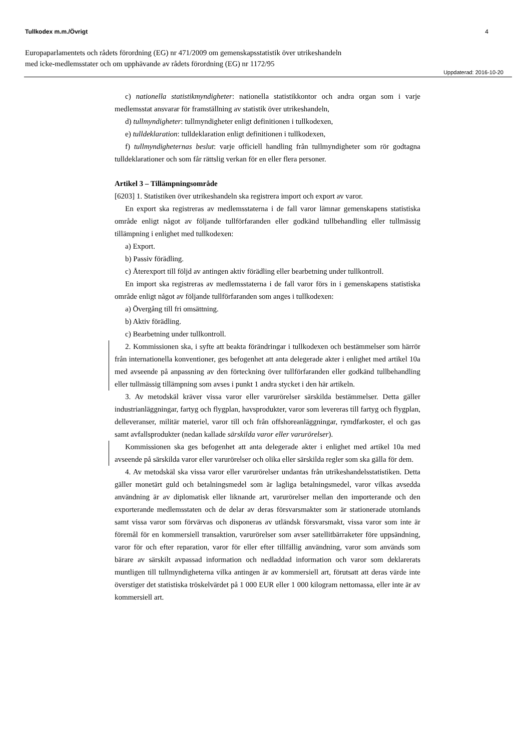Tullkodex m.m./Övrigt 4
Europaparlamentets och rådets förordning (EG) nr 471/2009 om gemenskapsstatistik över utrikeshandeln
med icke-medlemsstater och om upphävande av rådets förordning (EG) nr 1172/95
Uppdaterad: 2016-10-20
c) nationella statistikmyndigheter: nationella statistikkontor och andra organ som i varje medlemsstat ansvarar för framställning av statistik över utrikeshandeln,
d) tullmyndigheter: tullmyndigheter enligt definitionen i tullkodexen,
e) tulldeklaration: tulldeklaration enligt definitionen i tullkodexen,
f) tullmyndigheternas beslut: varje officiell handling från tullmyndigheter som rör godtagna tulldeklarationer och som får rättslig verkan för en eller flera personer.
Artikel 3 – Tillämpningsområde
[6203] 1. Statistiken över utrikeshandeln ska registrera import och export av varor.
En export ska registreras av medlemsstaterna i de fall varor lämnar gemenskapens statistiska område enligt något av följande tullförfaranden eller godkänd tullbehandling eller tullmässig tillämpning i enlighet med tullkodexen:
a) Export.
b) Passiv förädling.
c) Återexport till följd av antingen aktiv förädling eller bearbetning under tullkontroll.
En import ska registreras av medlemsstaterna i de fall varor förs in i gemenskapens statistiska område enligt något av följande tullförfaranden som anges i tullkodexen:
a) Övergång till fri omsättning.
b) Aktiv förädling.
c) Bearbetning under tullkontroll.
2. Kommissionen ska, i syfte att beakta förändringar i tullkodexen och bestämmelser som härrör från internationella konventioner, ges befogenhet att anta delegerade akter i enlighet med artikel 10a med avseende på anpassning av den förteckning över tullförfaranden eller godkänd tullbehandling eller tullmässig tillämpning som avses i punkt 1 andra stycket i den här artikeln.
3. Av metodskäl kräver vissa varor eller varurörelser särskilda bestämmelser. Detta gäller industrianläggningar, fartyg och flygplan, havsprodukter, varor som levereras till fartyg och flygplan, delleveranser, militär materiel, varor till och från offshoreanläggningar, rymdfarkoster, el och gas samt avfallsprodukter (nedan kallade särskilda varor eller varurörelser).
Kommissionen ska ges befogenhet att anta delegerade akter i enlighet med artikel 10a med avseende på särskilda varor eller varurörelser och olika eller särskilda regler som ska gälla för dem.
4. Av metodskäl ska vissa varor eller varurörelser undantas från utrikeshandelsstatistiken. Detta gäller monetärt guld och betalningsmedel som är lagliga betalningsmedel, varor vilkas avsedda användning är av diplomatisk eller liknande art, varurörelser mellan den importerande och den exporterande medlemsstaten och de delar av deras försvarsmakter som är stationerade utomlands samt vissa varor som förvärvas och disponeras av utländsk försvarsmakt, vissa varor som inte är föremål för en kommersiell transaktion, varurörelser som avser satellitbärraketer före uppsändning, varor för och efter reparation, varor för eller efter tillfällig användning, varor som används som bärare av särskilt avpassad information och nedladdad information och varor som deklarerats muntligen till tullmyndigheterna vilka antingen är av kommersiell art, förutsatt att deras värde inte överstiger det statistiska tröskelvärdet på 1 000 EUR eller 1 000 kilogram nettomassa, eller inte är av kommersiell art.